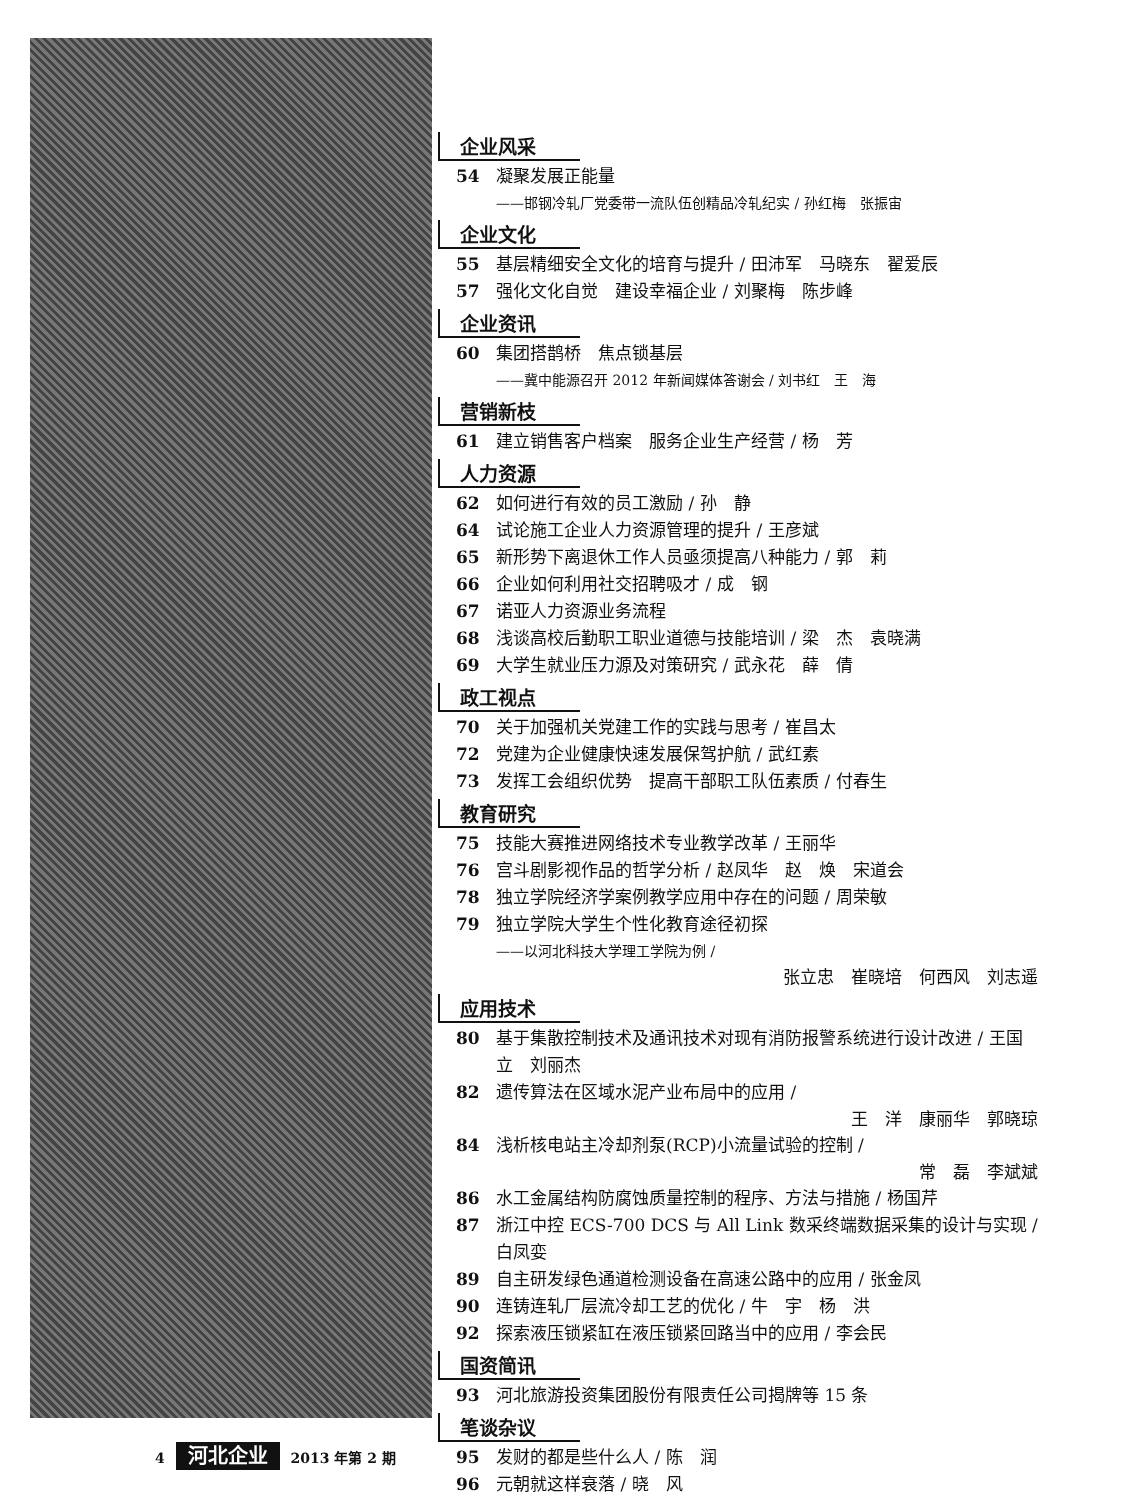企业风采
54 凝聚发展正能量
——邯钢冷轧厂党委带一流队伍创精品冷轧纪实 / 孙红梅　张振宙
企业文化
55 基层精细安全文化的培育与提升 / 田沛军　马晓东　翟爱辰
57 强化文化自觉　建设幸福企业 / 刘聚梅　陈步峰
企业资讯
60 集团搭鹊桥　焦点锁基层
——冀中能源召开 2012 年新闻媒体答谢会 / 刘书红　王　海
营销新枝
61 建立销售客户档案　服务企业生产经营 / 杨　芳
人力资源
62 如何进行有效的员工激励 / 孙　静
64 试论施工企业人力资源管理的提升 / 王彦斌
65 新形势下离退休工作人员亟须提高八种能力 / 郭　莉
66 企业如何利用社交招聘吸才 / 成　钢
67 诺亚人力资源业务流程
68 浅谈高校后勤职工职业道德与技能培训 / 梁　杰　袁晓满
69 大学生就业压力源及对策研究 / 武永花　薛　倩
政工视点
70 关于加强机关党建工作的实践与思考 / 崔昌太
72 党建为企业健康快速发展保驾护航 / 武红素
73 发挥工会组织优势　提高干部职工队伍素质 / 付春生
教育研究
75 技能大赛推进网络技术专业教学改革 / 王丽华
76 宫斗剧影视作品的哲学分析 / 赵凤华　赵　焕　宋道会
78 独立学院经济学案例教学应用中存在的问题 / 周荣敏
79 独立学院大学生个性化教育途径初探
——以河北科技大学理工学院为例 /
张立忠　崔晓培　何西风　刘志遥
应用技术
80 基于集散控制技术及通讯技术对现有消防报警系统进行设计改进 / 王国立　刘丽杰
82 遗传算法在区域水泥产业布局中的应用 /
王　洋　康丽华　郭晓琼
84 浅析核电站主冷却剂泵(RCP)小流量试验的控制 /
常　磊　李斌斌
86 水工金属结构防腐蚀质量控制的程序、方法与措施 / 杨国芹
87 浙江中控 ECS-700 DCS 与 All Link 数采终端数据采集的设计与实现 / 白凤娈
89 自主研发绿色通道检测设备在高速公路中的应用 / 张金凤
90 连铸连轧厂层流冷却工艺的优化 / 牛　宇　杨　洪
92 探索液压锁紧缸在液压锁紧回路当中的应用 / 李会民
国资简讯
93 河北旅游投资集团股份有限责任公司揭牌等 15 条
笔谈杂议
95 发财的都是些什么人 / 陈　润
96 元朝就这样衰落 / 晓　风
4 河北企业 2013 年第 2 期